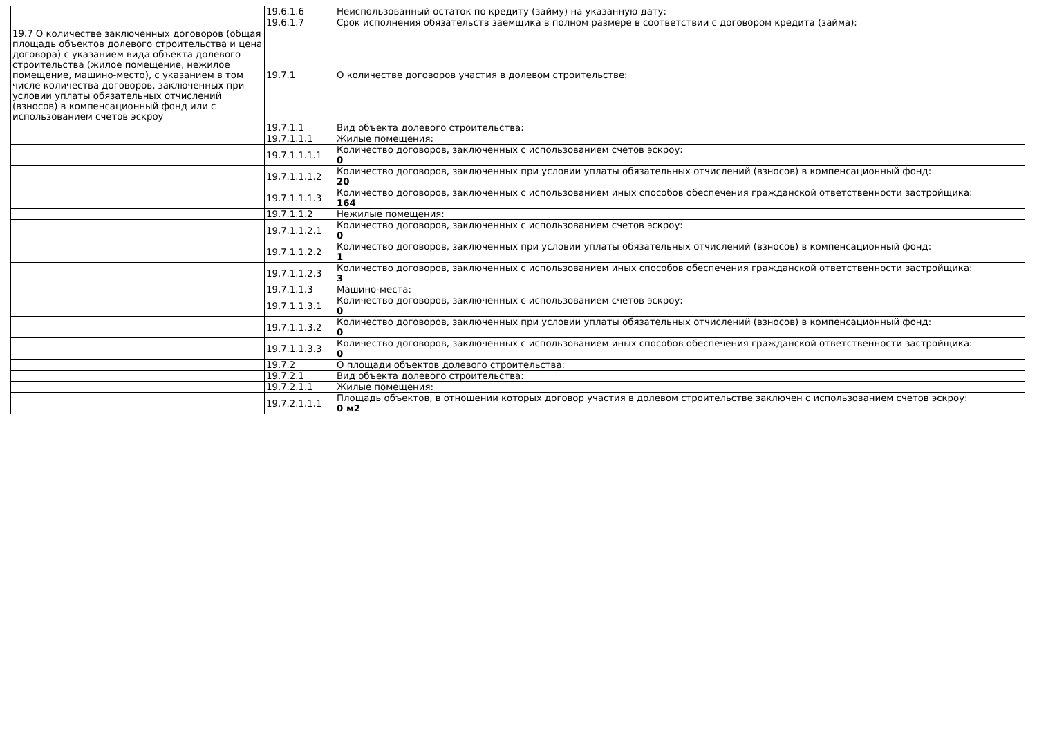| | 19.6.1.6 | Неиспользованный остаток по кредиту (займу) на указанную дату: |
| | 19.6.1.7 | Срок исполнения обязательств заемщика в полном размере в соответствии с договором кредита (займа): |
| 19.7 О количестве заключенных договоров (общая площадь объектов долевого строительства и цена договора) с указанием вида объекта долевого строительства (жилое помещение, нежилое помещение, машино-место), с указанием в том числе количества договоров, заключенных при условии уплаты обязательных отчислений (взносов) в компенсационный фонд или с использованием счетов эскроу | 19.7.1 | О количестве договоров участия в долевом строительстве: |
| | 19.7.1.1 | Вид объекта долевого строительства: |
| | 19.7.1.1.1 | Жилые помещения: |
| | 19.7.1.1.1.1 | Количество договоров, заключенных с использованием счетов эскроу: 0 |
| | 19.7.1.1.1.2 | Количество договоров, заключенных при условии уплаты обязательных отчислений (взносов) в компенсационный фонд: 20 |
| | 19.7.1.1.1.3 | Количество договоров, заключенных с использованием иных способов обеспечения гражданской ответственности застройщика: 164 |
| | 19.7.1.1.2 | Нежилые помещения: |
| | 19.7.1.1.2.1 | Количество договоров, заключенных с использованием счетов эскроу: 0 |
| | 19.7.1.1.2.2 | Количество договоров, заключенных при условии уплаты обязательных отчислений (взносов) в компенсационный фонд: 1 |
| | 19.7.1.1.2.3 | Количество договоров, заключенных с использованием иных способов обеспечения гражданской ответственности застройщика: 3 |
| | 19.7.1.1.3 | Машино-места: |
| | 19.7.1.1.3.1 | Количество договоров, заключенных с использованием счетов эскроу: 0 |
| | 19.7.1.1.3.2 | Количество договоров, заключенных при условии уплаты обязательных отчислений (взносов) в компенсационный фонд: 0 |
| | 19.7.1.1.3.3 | Количество договоров, заключенных с использованием иных способов обеспечения гражданской ответственности застройщика: 0 |
| | 19.7.2 | О площади объектов долевого строительства: |
| | 19.7.2.1 | Вид объекта долевого строительства: |
| | 19.7.2.1.1 | Жилые помещения: |
| | 19.7.2.1.1.1 | Площадь объектов, в отношении которых договор участия в долевом строительстве заключен с использованием счетов эскроу: 0 м2 |